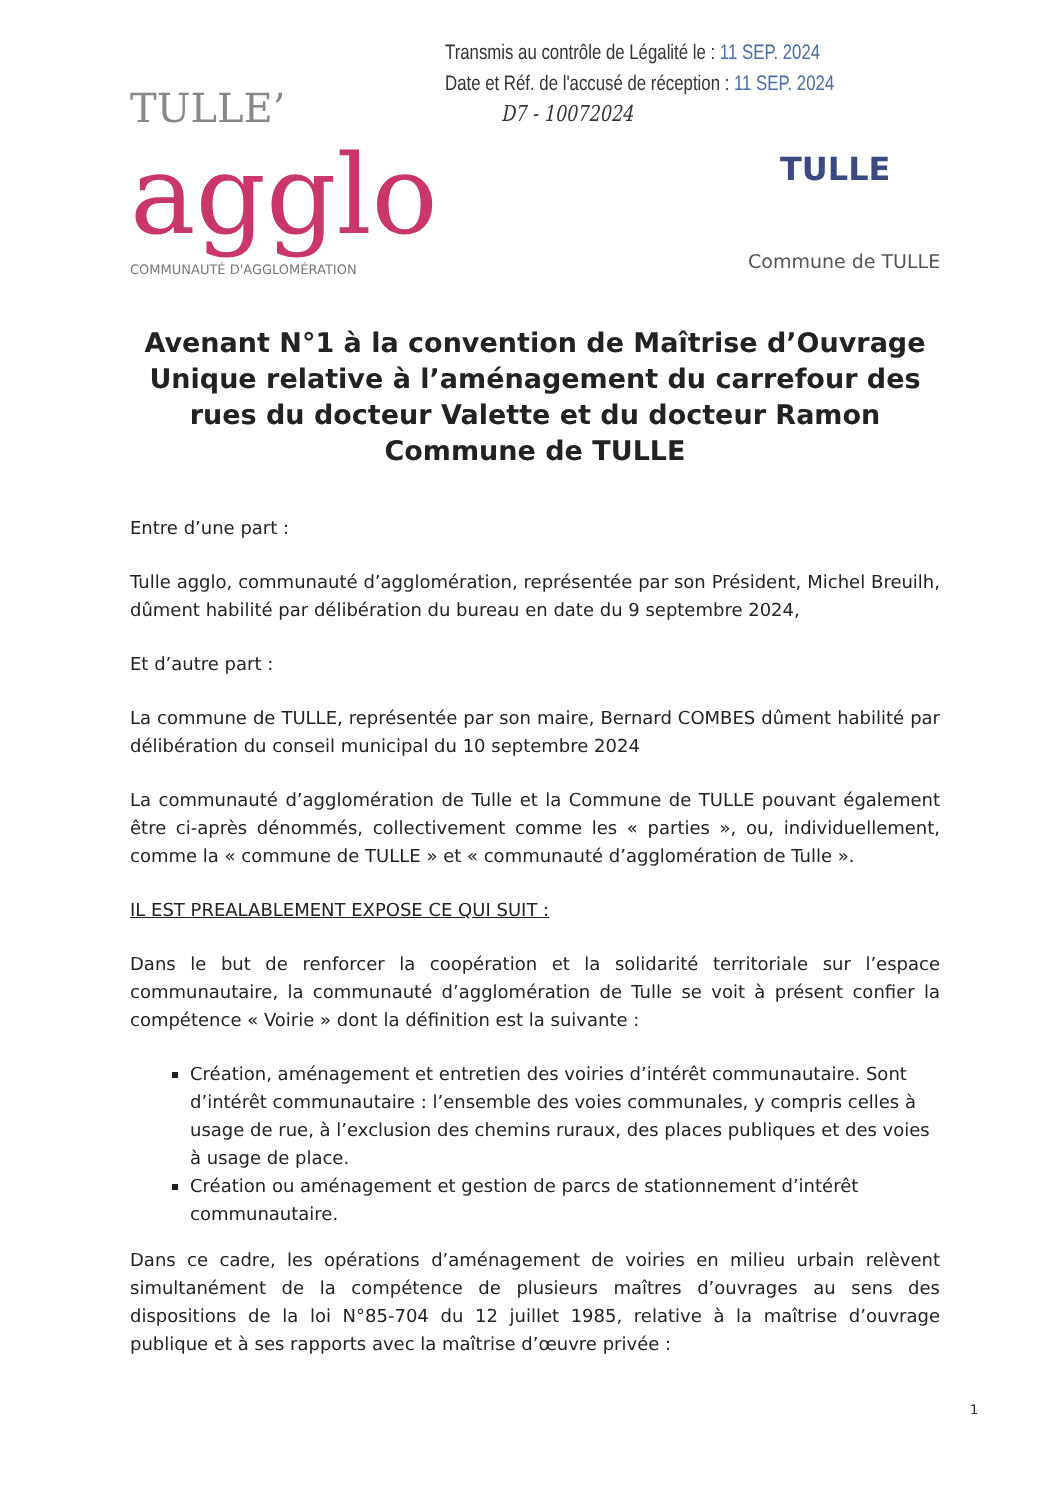Transmis au contrôle de Légalité le : 11 SEP. 2024
Date et Réf. de l'accusé de réception : 11 SEP. 2024
D7 - 10072024
TULLE’
agglo
COMMUNAUTÉ D'AGGLOMÉRATION
TULLE
Commune de TULLE
Avenant N°1 à la convention de Maîtrise d’Ouvrage Unique relative à l’aménagement du carrefour des rues du docteur Valette et du docteur Ramon
Commune de TULLE
Entre d’une part :
Tulle agglo, communauté d’agglomération, représentée par son Président, Michel Breuilh, dûment habilité par délibération du bureau en date du 9 septembre 2024,
Et d’autre part :
La commune de TULLE, représentée par son maire, Bernard COMBES dûment habilité par délibération du conseil municipal du 10 septembre 2024
La communauté d’agglomération de Tulle et la Commune de TULLE pouvant également être ci-après dénommés, collectivement comme les « parties », ou, individuellement, comme la « commune de TULLE » et « communauté d’agglomération de Tulle ».
IL EST PREALABLEMENT EXPOSE CE QUI SUIT :
Dans le but de renforcer la coopération et la solidarité territoriale sur l’espace communautaire, la communauté d’agglomération de Tulle se voit à présent confier la compétence « Voirie » dont la définition est la suivante :
Création, aménagement et entretien des voiries d’intérêt communautaire. Sont d’intérêt communautaire : l’ensemble des voies communales, y compris celles à usage de rue, à l’exclusion des chemins ruraux, des places publiques et des voies à usage de place.
Création ou aménagement et gestion de parcs de stationnement d’intérêt communautaire.
Dans ce cadre, les opérations d’aménagement de voiries en milieu urbain relèvent simultanément de la compétence de plusieurs maîtres d’ouvrages au sens des dispositions de la loi N°85-704 du 12 juillet 1985, relative à la maîtrise d’ouvrage publique et à ses rapports avec la maîtrise d’œuvre privée :
1